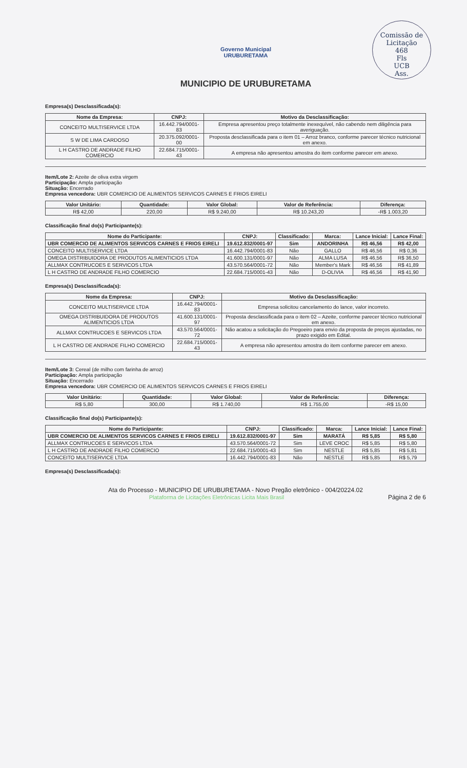Comissão de Licitação
468
Fls
UCB
Ass.
Governo Municipal
URUBURETAMA
MUNICIPIO DE URUBURETAMA
Empresa(s) Desclassificada(s):
| Nome da Empresa: | CNPJ: | Motivo da Desclassificação: |
| --- | --- | --- |
| CONCEITO MULTISERVICE LTDA | 16.442.794/0001-83 | Empresa apresentou preço totalmente inexequível, não cabendo nem diligência para averiguação. |
| S W DE LIMA CARDOSO | 20.375.092/0001-00 | Proposta desclassificada para o item 01 – Arroz branco, conforme parecer técnico nutricional em anexo. |
| L H CASTRO DE ANDRADE FILHO COMERCIO | 22.684.715/0001-43 | A empresa não apresentou amostra do item conforme parecer em anexo. |
Item/Lote 2: Azeite de oliva extra virgem
Participação: Ampla participação
Situação: Encerrado
Empresa vencedora: UBR COMERCIO DE ALIMENTOS SERVICOS CARNES E FRIOS EIRELI
| Valor Unitário: | Quantidade: | Valor Global: | Valor de Referência: | Diferença: |
| --- | --- | --- | --- | --- |
| R$ 42,00 | 220,00 | R$ 9.240,00 | R$ 10.243,20 | -R$ 1.003,20 |
Classificação final do(s) Participante(s):
| Nome do Participante: | CNPJ: | Classificado: | Marca: | Lance Inicial: | Lance Final: |
| --- | --- | --- | --- | --- | --- |
| UBR COMERCIO DE ALIMENTOS SERVICOS CARNES E FRIOS EIRELI | 19.612.832/0001-97 | Sim | ANDORINHA | R$ 46,56 | R$ 42,00 |
| CONCEITO MULTISERVICE LTDA | 16.442.794/0001-83 | Não | GALLO | R$ 46,56 | R$ 0,36 |
| OMEGA DISTRIBUIDORA DE PRODUTOS ALIMENTICIOS LTDA | 41.600.131/0001-97 | Não | ALMA LUSA | R$ 46,56 | R$ 36,50 |
| ALLMAX CONTRUCOES E SERVICOS LTDA | 43.570.564/0001-72 | Não | Member's Mark | R$ 46,56 | R$ 41,89 |
| L H CASTRO DE ANDRADE FILHO COMERCIO | 22.684.715/0001-43 | Não | D-OLIVIA | R$ 46,56 | R$ 41,90 |
Empresa(s) Desclassificada(s):
| Nome da Empresa: | CNPJ: | Motivo da Desclassificação: |
| --- | --- | --- |
| CONCEITO MULTISERVICE LTDA | 16.442.794/0001-83 | Empresa solicitou cancelamento do lance, valor incorreto. |
| OMEGA DISTRIBUIDORA DE PRODUTOS ALIMENTICIOS LTDA | 41.600.131/0001-97 | Proposta desclassificada para o item 02 – Azeite, conforme parecer técnico nutricional em anexo. |
| ALLMAX CONTRUCOES E SERVICOS LTDA | 43.570.564/0001-72 | Não acatou a solicitação do Pregoeiro para envio da proposta de preços ajustadas, no prazo exigido em Edital. |
| L H CASTRO DE ANDRADE FILHO COMERCIO | 22.684.715/0001-43 | A empresa não apresentou amostra do item conforme parecer em anexo. |
Item/Lote 3: Cereal (de milho com farinha de arroz)
Participação: Ampla participação
Situação: Encerrado
Empresa vencedora: UBR COMERCIO DE ALIMENTOS SERVICOS CARNES E FRIOS EIRELI
| Valor Unitário: | Quantidade: | Valor Global: | Valor de Referência: | Diferença: |
| --- | --- | --- | --- | --- |
| R$ 5,80 | 300,00 | R$ 1.740,00 | R$ 1.755,00 | -R$ 15,00 |
Classificação final do(s) Participante(s):
| Nome do Participante: | CNPJ: | Classificado: | Marca: | Lance Inicial: | Lance Final: |
| --- | --- | --- | --- | --- | --- |
| UBR COMERCIO DE ALIMENTOS SERVICOS CARNES E FRIOS EIRELI | 19.612.832/0001-97 | Sim | MARATÁ | R$ 5,85 | R$ 5,80 |
| ALLMAX CONTRUCOES E SERVICOS LTDA | 43.570.564/0001-72 | Sim | LEVE CROC | R$ 5,85 | R$ 5,80 |
| L H CASTRO DE ANDRADE FILHO COMERCIO | 22.684.715/0001-43 | Sim | NESTLE | R$ 5,85 | R$ 5,81 |
| CONCEITO MULTISERVICE LTDA | 16.442.794/0001-83 | Não | NESTLE | R$ 5,85 | R$ 5,79 |
Empresa(s) Desclassificada(s):
Ata do Processo - MUNICIPIO DE URUBURETAMA - Novo Pregão eletrônico - 004/20224.02
Plataforma de Licitações Eletrônicas Licita Mais Brasil Página 2 de 6